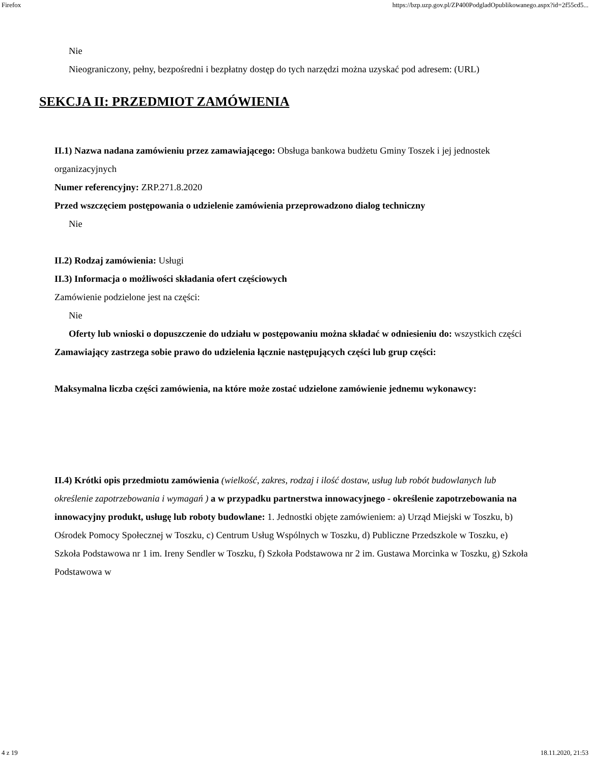Firefox https://bzp.uzp.gov.pl/ZP400PodgladOpublikowanego.aspx?id=2f55cd5...
Nie
Nieograniczony, pełny, bezpośredni i bezpłatny dostęp do tych narzędzi można uzyskać pod adresem: (URL)
SEKCJA II: PRZEDMIOT ZAMÓWIENIA
II.1) Nazwa nadana zamówieniu przez zamawiającego: Obsługa bankowa budżetu Gminy Toszek i jej jednostek organizacyjnych
Numer referencyjny: ZRP.271.8.2020
Przed wszczęciem postępowania o udzielenie zamówienia przeprowadzono dialog techniczny
Nie
II.2) Rodzaj zamówienia: Usługi
II.3) Informacja o możliwości składania ofert częściowych
Zamówienie podzielone jest na części:
Nie
Oferty lub wnioski o dopuszczenie do udziału w postępowaniu można składać w odniesieniu do: wszystkich części
Zamawiający zastrzega sobie prawo do udzielenia łącznie następujących części lub grup części:
Maksymalna liczba części zamówienia, na które może zostać udzielone zamówienie jednemu wykonawcy:
II.4) Krótki opis przedmiotu zamówienia (wielkość, zakres, rodzaj i ilość dostaw, usług lub robót budowlanych lub określenie zapotrzebowania i wymagań ) a w przypadku partnerstwa innowacyjnego - określenie zapotrzebowania na innowacyjny produkt, usługę lub roboty budowlane: 1. Jednostki objęte zamówieniem: a) Urząd Miejski w Toszku, b) Ośrodek Pomocy Społecznej w Toszku, c) Centrum Usług Wspólnych w Toszku, d) Publiczne Przedszkole w Toszku, e) Szkoła Podstawowa nr 1 im. Ireny Sendler w Toszku, f) Szkoła Podstawowa nr 2 im. Gustawa Morcinka w Toszku, g) Szkoła Podstawowa w
4 z 19 18.11.2020, 21:53